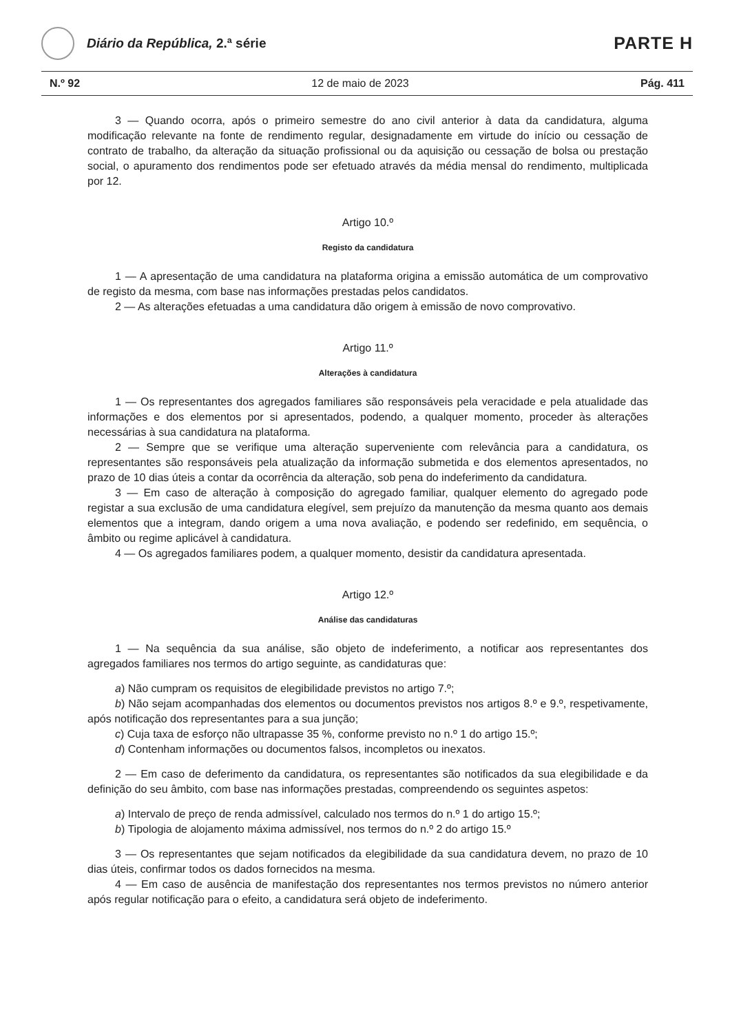Diário da República, 2.ª série
PARTE H
N.º 92 12 de maio de 2023 Pág. 411
3 — Quando ocorra, após o primeiro semestre do ano civil anterior à data da candidatura, alguma modificação relevante na fonte de rendimento regular, designadamente em virtude do início ou cessação de contrato de trabalho, da alteração da situação profissional ou da aquisição ou cessação de bolsa ou prestação social, o apuramento dos rendimentos pode ser efetuado através da média mensal do rendimento, multiplicada por 12.
Artigo 10.º
Registo da candidatura
1 — A apresentação de uma candidatura na plataforma origina a emissão automática de um comprovativo de registo da mesma, com base nas informações prestadas pelos candidatos.
2 — As alterações efetuadas a uma candidatura dão origem à emissão de novo comprovativo.
Artigo 11.º
Alterações à candidatura
1 — Os representantes dos agregados familiares são responsáveis pela veracidade e pela atualidade das informações e dos elementos por si apresentados, podendo, a qualquer momento, proceder às alterações necessárias à sua candidatura na plataforma.
2 — Sempre que se verifique uma alteração superveniente com relevância para a candidatura, os representantes são responsáveis pela atualização da informação submetida e dos elementos apresentados, no prazo de 10 dias úteis a contar da ocorrência da alteração, sob pena do indeferimento da candidatura.
3 — Em caso de alteração à composição do agregado familiar, qualquer elemento do agregado pode registar a sua exclusão de uma candidatura elegível, sem prejuízo da manutenção da mesma quanto aos demais elementos que a integram, dando origem a uma nova avaliação, e podendo ser redefinido, em sequência, o âmbito ou regime aplicável à candidatura.
4 — Os agregados familiares podem, a qualquer momento, desistir da candidatura apresentada.
Artigo 12.º
Análise das candidaturas
1 — Na sequência da sua análise, são objeto de indeferimento, a notificar aos representantes dos agregados familiares nos termos do artigo seguinte, as candidaturas que:
a) Não cumpram os requisitos de elegibilidade previstos no artigo 7.º;
b) Não sejam acompanhadas dos elementos ou documentos previstos nos artigos 8.º e 9.º, respetivamente, após notificação dos representantes para a sua junção;
c) Cuja taxa de esforço não ultrapasse 35 %, conforme previsto no n.º 1 do artigo 15.º;
d) Contenham informações ou documentos falsos, incompletos ou inexatos.
2 — Em caso de deferimento da candidatura, os representantes são notificados da sua elegibilidade e da definição do seu âmbito, com base nas informações prestadas, compreendendo os seguintes aspetos:
a) Intervalo de preço de renda admissível, calculado nos termos do n.º 1 do artigo 15.º;
b) Tipologia de alojamento máxima admissível, nos termos do n.º 2 do artigo 15.º
3 — Os representantes que sejam notificados da elegibilidade da sua candidatura devem, no prazo de 10 dias úteis, confirmar todos os dados fornecidos na mesma.
4 — Em caso de ausência de manifestação dos representantes nos termos previstos no número anterior após regular notificação para o efeito, a candidatura será objeto de indeferimento.